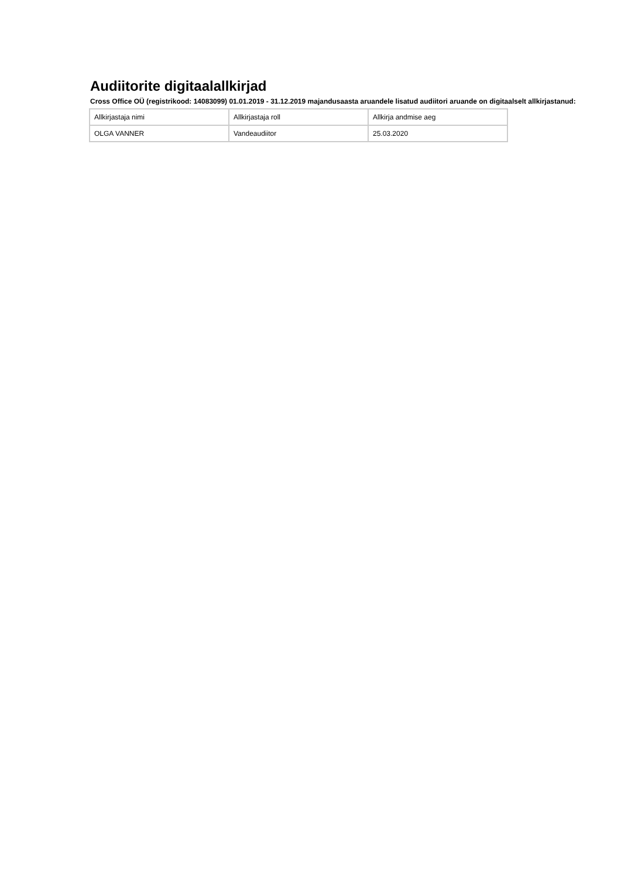Audiitorite digitaalallkirjad
Cross Office OÜ (registrikood: 14083099) 01.01.2019 - 31.12.2019 majandusaasta aruandele lisatud audiitori aruande on digitaalselt allkirjastanud:
| Allkirjastaja nimi | Allkirjastaja roll | Allkirja andmise aeg |
| OLGA VANNER | Vandeaudiitor | 25.03.2020 |